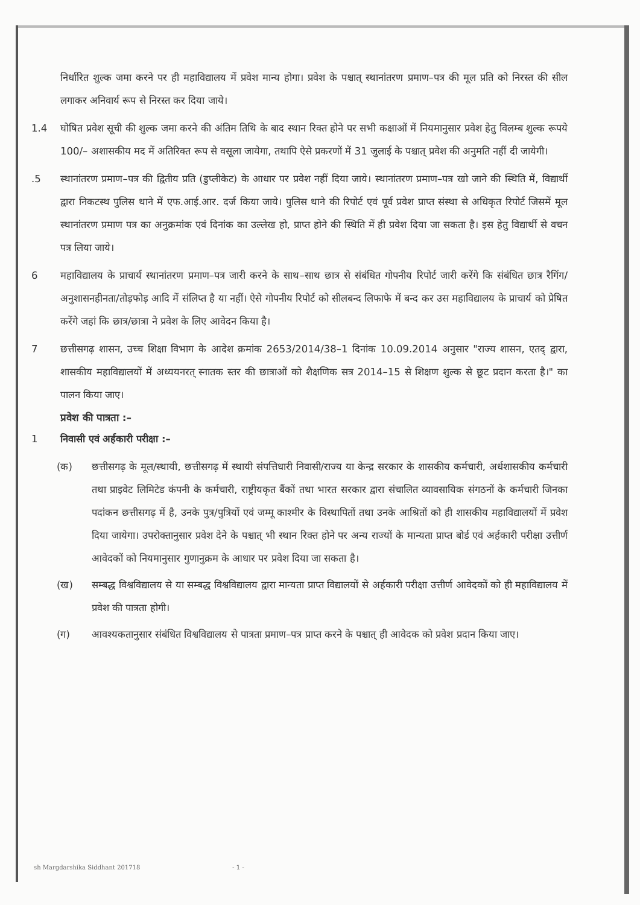निर्धारित शुल्क जमा करने पर ही महाविद्यालय में प्रवेश मान्य होगा। प्रवेश के पश्चात् स्थानांतरण प्रमाण–पत्र की मूल प्रति को निरस्त की सील लगाकर अनिवार्य रूप से निरस्त कर दिया जाये।
1.4 घोषित प्रवेश सूची की शुल्क जमा करने की अंतिम तिथि के बाद स्थान रिक्त होने पर सभी कक्षाओं में नियमानुसार प्रवेश हेतु विलम्ब शुल्क रूपये 100/– अशासकीय मद में अतिरिक्त रूप से वसूला जायेगा, तथापि ऐसे प्रकरणों में 31 जुलाई के पश्चात् प्रवेश की अनुमति नहीं दी जायेगी।
.5 स्थानांतरण प्रमाण–पत्र की द्वितीय प्रति (डुप्लीकेट) के आधार पर प्रवेश नहीं दिया जाये। स्थानांतरण प्रमाण–पत्र खो जाने की स्थिति में, विद्यार्थी द्वारा निकटस्थ पुलिस थाने में एफ.आई.आर. दर्ज किया जाये। पुलिस थाने की रिपोर्ट एवं पूर्व प्रवेश प्राप्त संस्था से अधिकृत रिपोर्ट जिसमें मूल स्थानांतरण प्रमाण पत्र का अनुक्रमांक एवं दिनांक का उल्लेख हो, प्राप्त होने की स्थिति में ही प्रवेश दिया जा सकता है। इस हेतु विद्यार्थी से वचन पत्र लिया जाये।
6 महाविद्यालय के प्राचार्य स्थानांतरण प्रमाण–पत्र जारी करने के साथ–साथ छात्र से संबंधित गोपनीय रिपोर्ट जारी करेंगे कि संबंधित छात्र रैगिंग/अनुशासनहीनता/तोड़फोड़ आदि में संलिप्त है या नहीं। ऐसे गोपनीय रिपोर्ट को सीलबन्द लिफाफे में बन्द कर उस महाविद्यालय के प्राचार्य को प्रेषित करेंगे जहां कि छात्र/छात्रा ने प्रवेश के लिए आवेदन किया है।
7 छत्तीसगढ़ शासन, उच्च शिक्षा विभाग के आदेश क्रमांक 2653/2014/38–1 दिनांक 10.09.2014 अनुसार "राज्य शासन, एतद् द्वारा, शासकीय महाविद्यालयों में अध्ययनरत् स्नातक स्तर की छात्राओं को शैक्षणिक सत्र 2014–15 से शिक्षण शुल्क से छूट प्रदान करता है।" का पालन किया जाए।
प्रवेश की पात्रता :–
1 निवासी एवं अर्हकारी परीक्षा :–
(क) छत्तीसगढ़ के मूल/स्थायी, छत्तीसगढ़ में स्थायी संपत्तिधारी निवासी/राज्य या केन्द्र सरकार के शासकीय कर्मचारी, अर्धशासकीय कर्मचारी तथा प्राइवेट लिमिटेड कंपनी के कर्मचारी, राष्ट्रीयकृत बैंकों तथा भारत सरकार द्वारा संचालित व्यावसायिक संगठनों के कर्मचारी जिनका पदांकन छत्तीसगढ़ में है, उनके पुत्र/पुत्रियों एवं जम्मू काश्मीर के विस्थापितों तथा उनके आश्रितों को ही शासकीय महाविद्यालयों में प्रवेश दिया जायेगा। उपरोक्तानुसार प्रवेश देने के पश्चात् भी स्थान रिक्त होने पर अन्य राज्यों के मान्यता प्राप्त बोर्ड एवं अर्हकारी परीक्षा उत्तीर्ण आवेदकों को नियमानुसार गुणानुक्रम के आधार पर प्रवेश दिया जा सकता है।
(ख) सम्बद्ध विश्वविद्यालय से या सम्बद्ध विश्वविद्यालय द्वारा मान्यता प्राप्त विद्यालयों से अर्हकारी परीक्षा उत्तीर्ण आवेदकों को ही महाविद्यालय में प्रवेश की पात्रता होगी।
(ग) आवश्यकतानुसार संबंधित विश्वविद्यालय से पात्रता प्रमाण–पत्र प्राप्त करने के पश्चात् ही आवेदक को प्रवेश प्रदान किया जाए।
sh Margdarshika Siddhant 201718
- 1 -